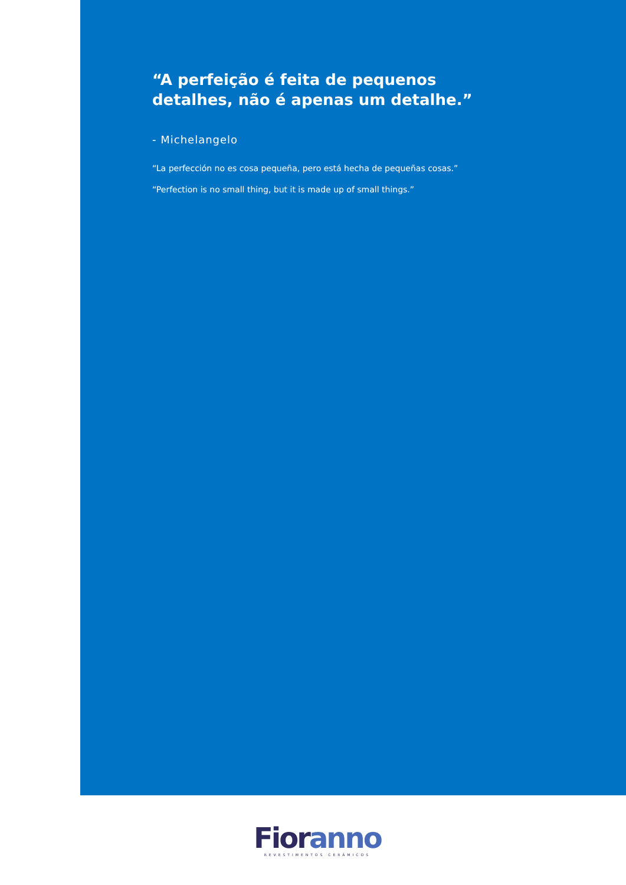“A perfeição é feita de pequenos detalhes, não é apenas um detalhe.”
- Michelangelo
“La perfección no es cosa pequeña, pero está hecha de pequeñas cosas.”
“Perfection is no small thing, but it is made up of small things.”
Fior anno
REVESTIMENTOS CERÂMICOS